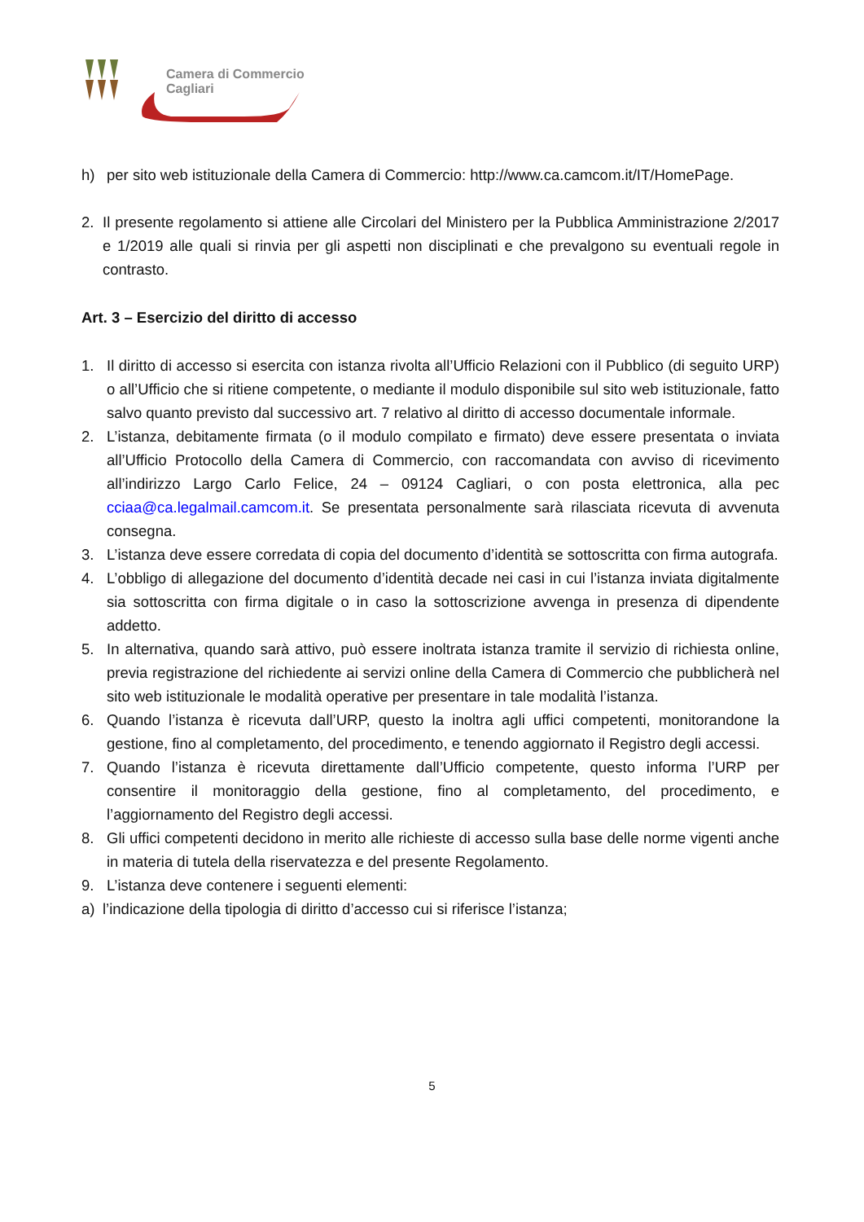Camera di Commercio
Cagliari
h) per sito web istituzionale della Camera di Commercio: http://www.ca.camcom.it/IT/HomePage.
2. Il presente regolamento si attiene alle Circolari del Ministero per la Pubblica Amministrazione 2/2017 e 1/2019 alle quali si rinvia per gli aspetti non disciplinati e che prevalgono su eventuali regole in contrasto.
Art. 3 – Esercizio del diritto di accesso
1. Il diritto di accesso si esercita con istanza rivolta all’Ufficio Relazioni con il Pubblico (di seguito URP) o all’Ufficio che si ritiene competente, o mediante il modulo disponibile sul sito web istituzionale, fatto salvo quanto previsto dal successivo art. 7 relativo al diritto di accesso documentale informale.
2. L’istanza, debitamente firmata (o il modulo compilato e firmato) deve essere presentata o inviata all’Ufficio Protocollo della Camera di Commercio, con raccomandata con avviso di ricevimento all’indirizzo Largo Carlo Felice, 24 – 09124 Cagliari, o con posta elettronica, alla pec cciaa@ca.legalmail.camcom.it. Se presentata personalmente sarà rilasciata ricevuta di avvenuta consegna.
3. L’istanza deve essere corredata di copia del documento d’identità se sottoscritta con firma autografa.
4. L’obbligo di allegazione del documento d’identità decade nei casi in cui l’istanza inviata digitalmente sia sottoscritta con firma digitale o in caso la sottoscrizione avvenga in presenza di dipendente addetto.
5. In alternativa, quando sarà attivo, può essere inoltrata istanza tramite il servizio di richiesta online, previa registrazione del richiedente ai servizi online della Camera di Commercio che pubblicherà nel sito web istituzionale le modalità operative per presentare in tale modalità l’istanza.
6. Quando l’istanza è ricevuta dall’URP, questo la inoltra agli uffici competenti, monitorandone la gestione, fino al completamento, del procedimento, e tenendo aggiornato il Registro degli accessi.
7. Quando l’istanza è ricevuta direttamente dall’Ufficio competente, questo informa l’URP per consentire il monitoraggio della gestione, fino al completamento, del procedimento, e l’aggiornamento del Registro degli accessi.
8. Gli uffici competenti decidono in merito alle richieste di accesso sulla base delle norme vigenti anche in materia di tutela della riservatezza e del presente Regolamento.
9. L’istanza deve contenere i seguenti elementi:
a) l’indicazione della tipologia di diritto d’accesso cui si riferisce l’istanza;
5